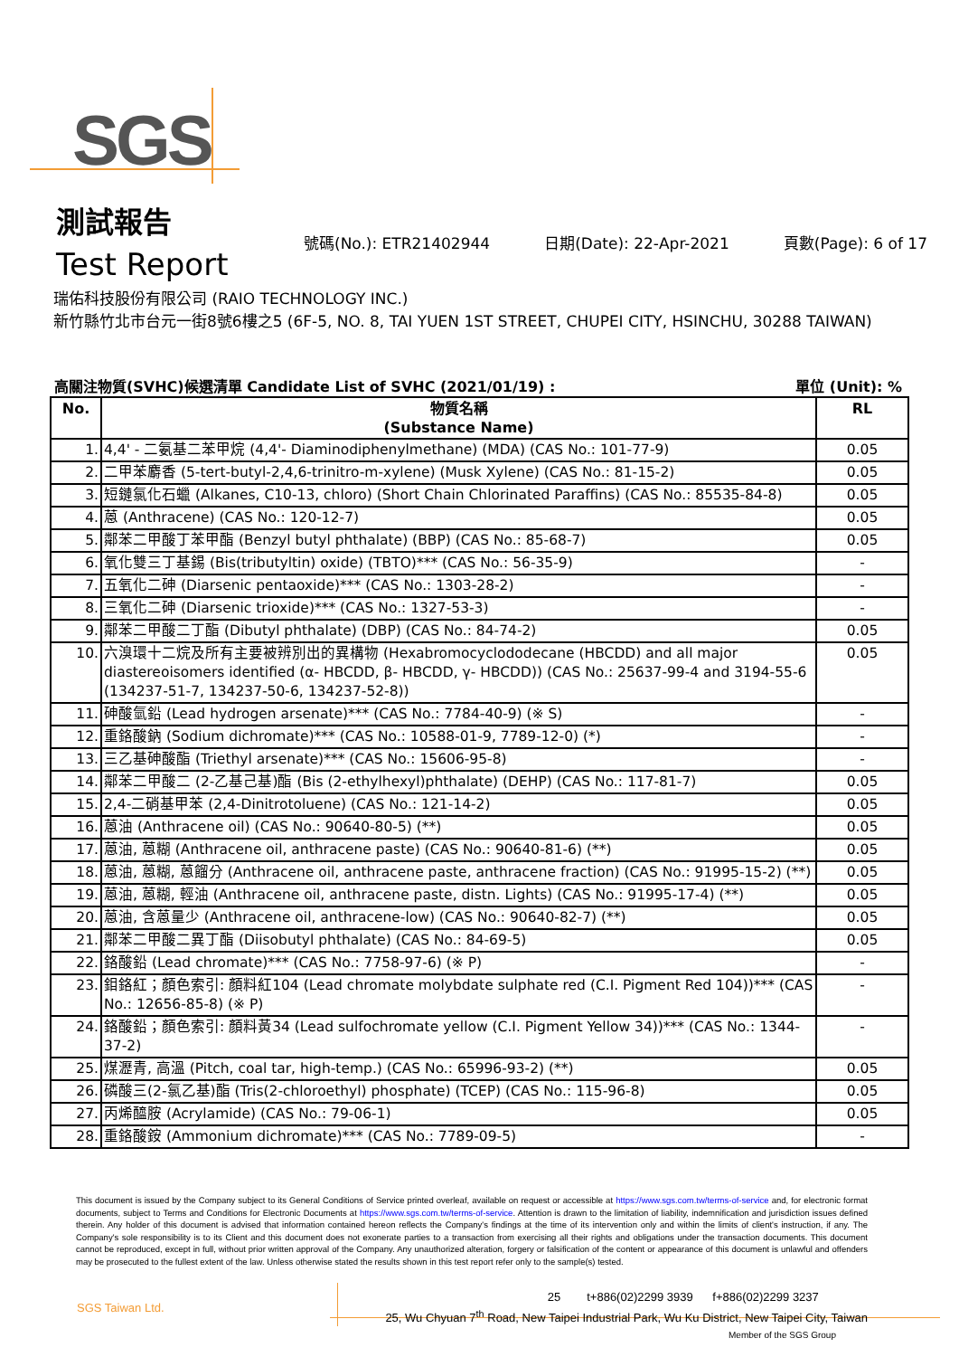SGS
測試報告
Test Report
號碼(No.): ETR21402944 日期(Date): 22-Apr-2021 頁數(Page): 6 of 17
瑞佑科技股份有限公司 (RAIO TECHNOLOGY INC.)
新竹縣竹北市台元一街8號6樓之5 (6F-5, NO. 8, TAI YUEN 1ST STREET, CHUPEI CITY, HSINCHU, 30288 TAIWAN)
高關注物質(SVHC)候選清單 Candidate List of SVHC (2021/01/19) : 單位 (Unit): %
| No. | 物質名稱 (Substance Name) | RL |
| --- | --- | --- |
| 1. | 4,4' - 二氨基二苯甲烷 (4,4'- Diaminodiphenylmethane) (MDA) (CAS No.: 101-77-9) | 0.05 |
| 2. | 二甲苯麝香 (5-tert-butyl-2,4,6-trinitro-m-xylene) (Musk Xylene) (CAS No.: 81-15-2) | 0.05 |
| 3. | 短鏈氯化石蠟 (Alkanes, C10-13, chloro) (Short Chain Chlorinated Paraffins) (CAS No.: 85535-84-8) | 0.05 |
| 4. | 蒽 (Anthracene) (CAS No.: 120-12-7) | 0.05 |
| 5. | 鄰苯二甲酸丁苯甲酯 (Benzyl butyl phthalate) (BBP) (CAS No.: 85-68-7) | 0.05 |
| 6. | 氧化雙三丁基錫 (Bis(tributyltin) oxide) (TBTO)*** (CAS No.: 56-35-9) | - |
| 7. | 五氧化二砷 (Diarsenic pentaoxide)*** (CAS No.: 1303-28-2) | - |
| 8. | 三氧化二砷 (Diarsenic trioxide)*** (CAS No.: 1327-53-3) | - |
| 9. | 鄰苯二甲酸二丁酯 (Dibutyl phthalate) (DBP) (CAS No.: 84-74-2) | 0.05 |
| 10. | 六溴環十二烷及所有主要被辨別出的異構物 (Hexabromocyclododecane (HBCDD) and all major diastereoisomers identified (α- HBCDD, β- HBCDD, γ- HBCDD)) (CAS No.: 25637-99-4 and 3194-55-6 (134237-51-7, 134237-50-6, 134237-52-8)) | 0.05 |
| 11. | 砷酸氫鉛 (Lead hydrogen arsenate)*** (CAS No.: 7784-40-9) (※ S) | - |
| 12. | 重鉻酸鈉 (Sodium dichromate)*** (CAS No.: 10588-01-9, 7789-12-0) (*) | - |
| 13. | 三乙基砷酸酯 (Triethyl arsenate)*** (CAS No.: 15606-95-8) | - |
| 14. | 鄰苯二甲酸二 (2-乙基己基)酯 (Bis (2-ethylhexyl)phthalate) (DEHP) (CAS No.: 117-81-7) | 0.05 |
| 15. | 2,4-二硝基甲苯 (2,4-Dinitrotoluene) (CAS No.: 121-14-2) | 0.05 |
| 16. | 蒽油 (Anthracene oil) (CAS No.: 90640-80-5) (**) | 0.05 |
| 17. | 蒽油, 蒽糊 (Anthracene oil, anthracene paste) (CAS No.: 90640-81-6) (**) | 0.05 |
| 18. | 蒽油, 蒽糊, 蒽餾分 (Anthracene oil, anthracene paste, anthracene fraction) (CAS No.: 91995-15-2) (**) | 0.05 |
| 19. | 蒽油, 蒽糊, 輕油 (Anthracene oil, anthracene paste, distn. Lights) (CAS No.: 91995-17-4) (**) | 0.05 |
| 20. | 蒽油, 含蒽量少 (Anthracene oil, anthracene-low) (CAS No.: 90640-82-7) (**) | 0.05 |
| 21. | 鄰苯二甲酸二異丁酯 (Diisobutyl phthalate) (CAS No.: 84-69-5) | 0.05 |
| 22. | 鉻酸鉛 (Lead chromate)*** (CAS No.: 7758-97-6) (※ P) | - |
| 23. | 鉬鉻紅；顏色索引: 顏料紅104 (Lead chromate molybdate sulphate red (C.I. Pigment Red 104))*** (CAS No.: 12656-85-8) (※ P) | - |
| 24. | 鉻酸鉛；顏色索引: 顏料黃34 (Lead sulfochromate yellow (C.I. Pigment Yellow 34))*** (CAS No.: 1344-37-2) | - |
| 25. | 煤瀝青, 高溫 (Pitch, coal tar, high-temp.) (CAS No.: 65996-93-2) (**) | 0.05 |
| 26. | 磷酸三(2-氯乙基)酯 (Tris(2-chloroethyl) phosphate) (TCEP) (CAS No.: 115-96-8) | 0.05 |
| 27. | 丙烯醯胺 (Acrylamide) (CAS No.: 79-06-1) | 0.05 |
| 28. | 重鉻酸銨 (Ammonium dichromate)*** (CAS No.: 7789-09-5) | - |
This document is issued by the Company subject to its General Conditions of Service printed overleaf, available on request or accessible at https://www.sgs.com.tw/terms-of-service and, for electronic format documents, subject to Terms and Conditions for Electronic Documents at https://www.sgs.com.tw/terms-of-service. Attention is drawn to the limitation of liability, indemnification and jurisdiction issues defined therein. Any holder of this document is advised that information contained hereon reflects the Company's findings at the time of its intervention only and within the limits of client's instruction, if any. The Company's sole responsibility is to its Client and this document does not exonerate parties to a transaction from exercising all their rights and obligations under the transaction documents. This document cannot be reproduced, except in full, without prior written approval of the Company. Any unauthorized alteration, forgery or falsification of the content or appearance of this document is unlawful and offenders may be prosecuted to the fullest extent of the law. Unless otherwise stated the results shown in this test report refer only to the sample(s) tested.
SGS Taiwan Ltd.
25 t+886(02)2299 3939 f+886(02)2299 3237
25, Wu Chyuan 7<sup>th</sup> Road, New Taipei Industrial Park, Wu Ku District, New Taipei City, Taiwan
Member of the SGS Group